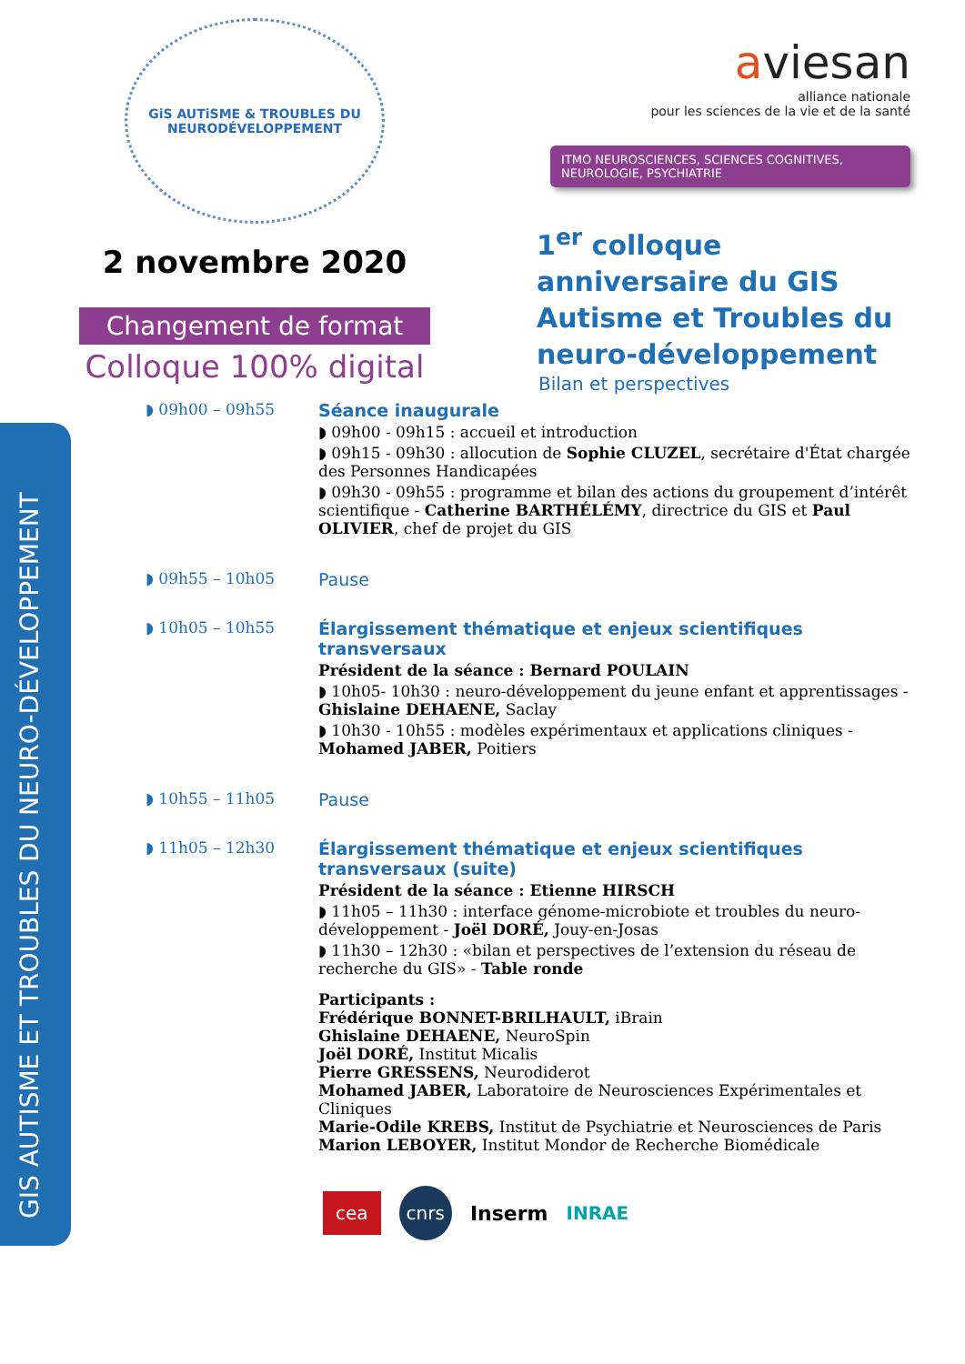GIS AUTISME ET TROUBLES DU NEURO-DÉVELOPPEMENT
GiS AUTiSME & TROUBLES DU NEURODÉVELOPPEMENT
2 novembre 2020
Changement de format
Colloque 100% digital
aviesan
alliance nationale
pour les sciences de la vie et de la santé
ITMO NEUROSCIENCES, SCIENCES COGNITIVES,
NEUROLOGIE, PSYCHIATRIE
1<sup>er</sup> colloque anniversaire du GIS Autisme et Troubles du neuro-développement
Bilan et perspectives
◗ 09h00 – 09h55 Séance inaugurale
◗ 09h00 - 09h15 : accueil et introduction
◗ 09h15 - 09h30 : allocution de Sophie CLUZEL, secrétaire d'État chargée des Personnes Handicapées
◗ 09h30 - 09h55 : programme et bilan des actions du groupement d’intérêt scientifique - Catherine BARTHÉLÉMY, directrice du GIS et Paul OLIVIER, chef de projet du GIS
◗ 09h55 – 10h05 Pause
◗ 10h05 – 10h55 Élargissement thématique et enjeux scientifiques transversaux
Président de la séance : Bernard POULAIN
◗ 10h05- 10h30 : neuro-développement du jeune enfant et apprentissages - Ghislaine DEHAENE, Saclay
◗ 10h30 - 10h55 : modèles expérimentaux et applications cliniques - Mohamed JABER, Poitiers
◗ 10h55 – 11h05 Pause
◗ 11h05 – 12h30 Élargissement thématique et enjeux scientifiques transversaux (suite)
Président de la séance : Etienne HIRSCH
◗ 11h05 – 11h30 : interface génome-microbiote et troubles du neuro-développement - Joël DORÉ, Jouy-en-Josas
◗ 11h30 – 12h30 : «bilan et perspectives de l’extension du réseau de recherche du GIS» - Table ronde
Participants :
Frédérique BONNET-BRILHAULT, iBrain
Ghislaine DEHAENE, NeuroSpin
Joël DORÉ, Institut Micalis
Pierre GRESSENS, Neurodiderot
Mohamed JABER, Laboratoire de Neurosciences Expérimentales et Cliniques
Marie-Odile KREBS, Institut de Psychiatrie et Neurosciences de Paris
Marion LEBOYER, Institut Mondor de Recherche Biomédicale
cea cnrs Inserm INRAE